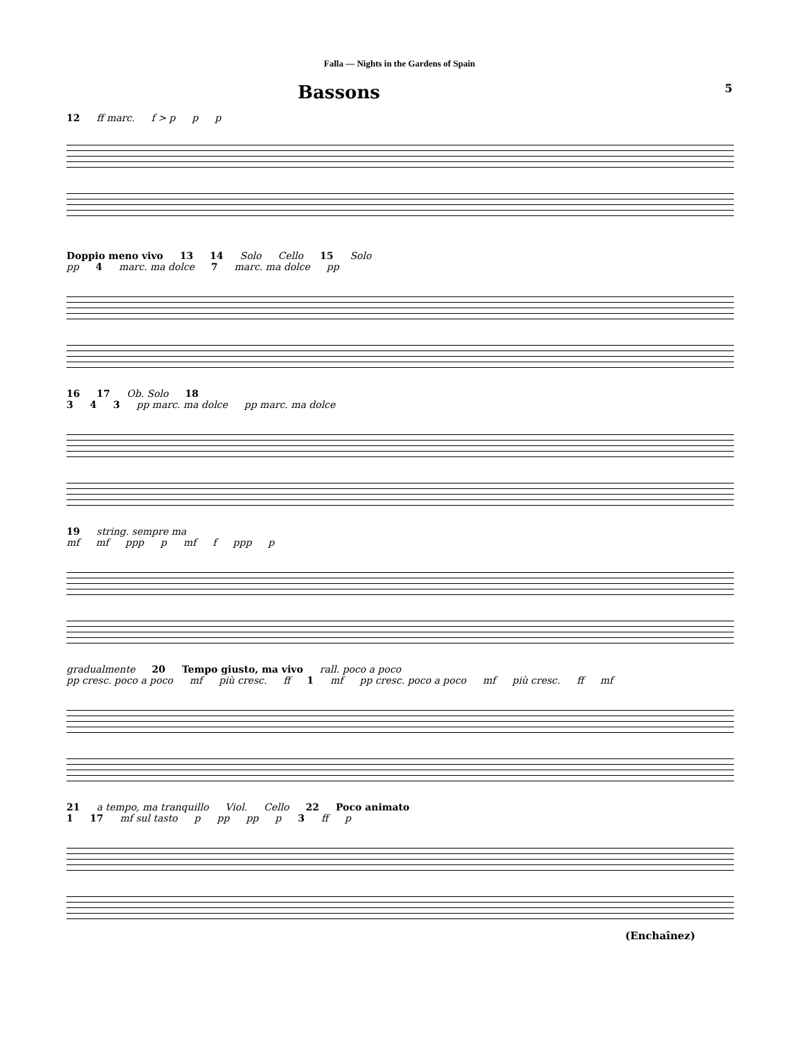Falla — Nights in the Gardens of Spain
Bassons 5
12 ff marc. f > p p p
Doppio meno vivo 13 14 Solo Cello 15 Solo
pp 4 marc. ma dolce 7 marc. ma dolce pp
16 17 Ob. Solo 18
3 4 3 pp marc. ma dolce pp marc. ma dolce
19 string. sempre ma
mf mf ppp p mf f ppp p
gradualmente 20 Tempo giusto, ma vivo rall. poco a poco
pp cresc. poco a poco mf più cresc. ff 1 mf pp cresc. poco a poco mf più cresc. ff mf
21 a tempo, ma tranquillo Viol. Cello 22 Poco animato
1 17 mf sul tasto p pp pp p 3 ff p
(Enchaînez)